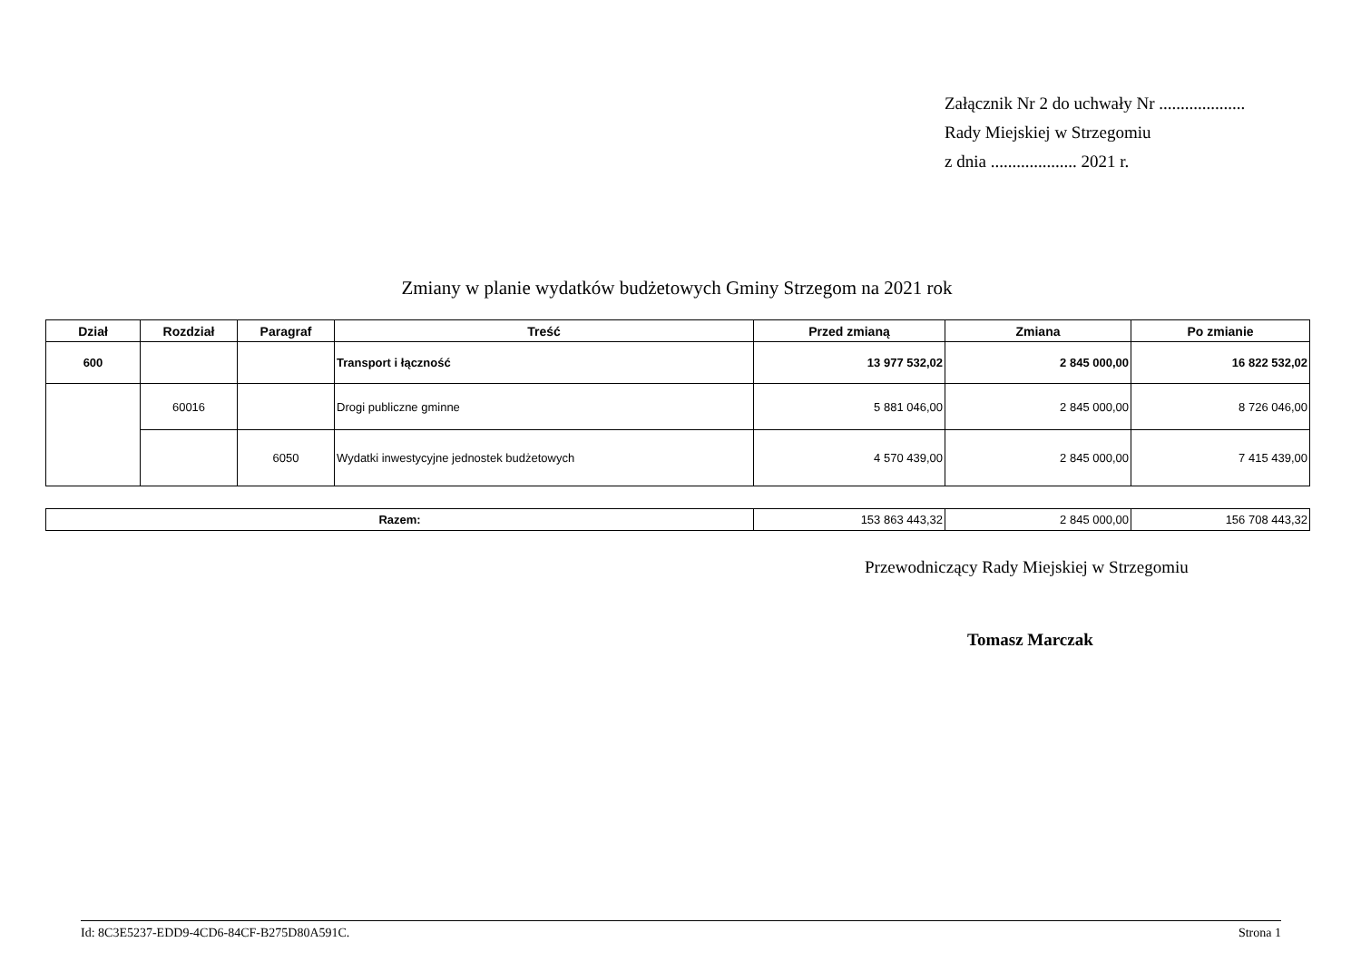Załącznik Nr 2 do uchwały Nr ....................
Rady Miejskiej w Strzegomiu
z dnia .................... 2021 r.
Zmiany w planie wydatków budżetowych Gminy Strzegom na 2021 rok
| Dział | Rozdział | Paragraf | Treść | Przed zmianą | Zmiana | Po zmianie |
| --- | --- | --- | --- | --- | --- | --- |
| 600 | | | Transport i łączność | 13 977 532,02 | 2 845 000,00 | 16 822 532,02 |
| | 60016 | | Drogi publiczne gminne | 5 881 046,00 | 2 845 000,00 | 8 726 046,00 |
| | | 6050 | Wydatki inwestycyjne jednostek budżetowych | 4 570 439,00 | 2 845 000,00 | 7 415 439,00 |
| Razem: | 153 863 443,32 | 2 845 000,00 | 156 708 443,32 |
Przewodniczący Rady Miejskiej w Strzegomiu
Tomasz Marczak
Id: 8C3E5237-EDD9-4CD6-84CF-B275D80A591C. Strona 1